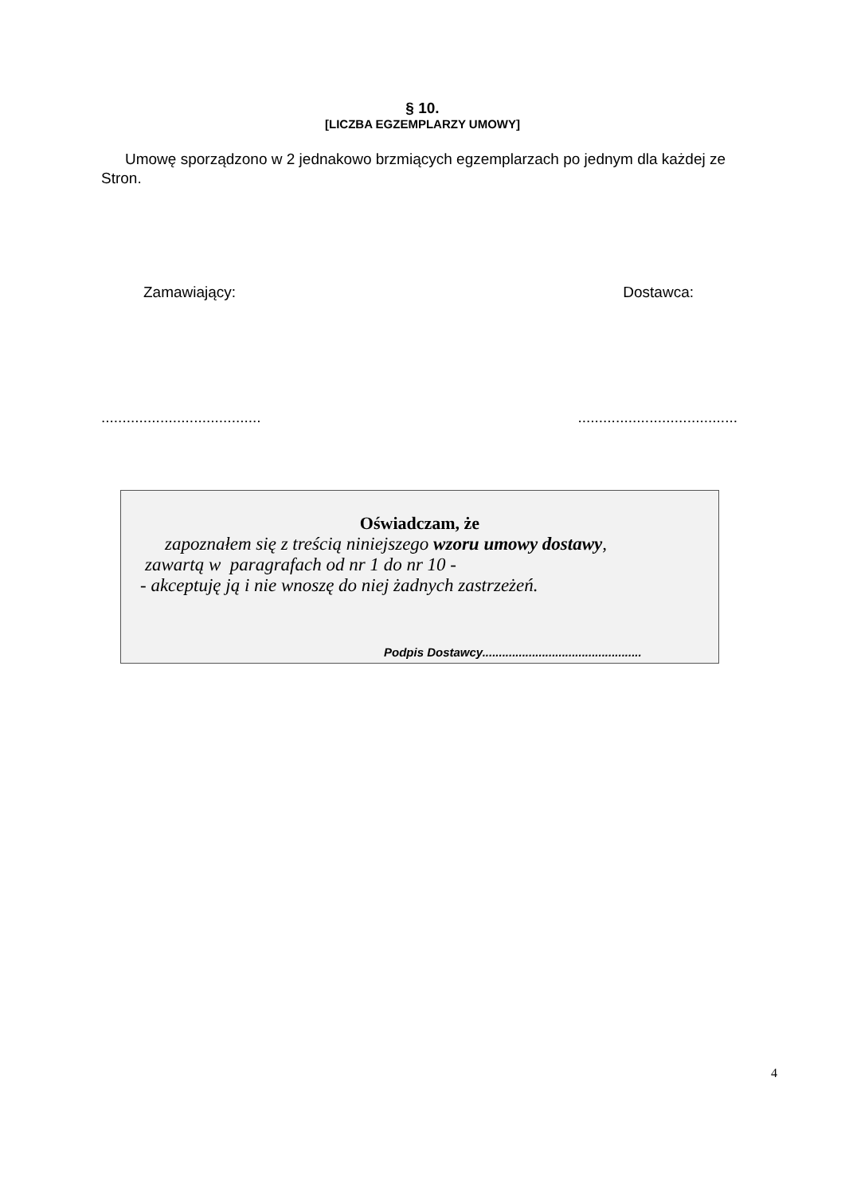§ 10.
[LICZBA EGZEMPLARZY UMOWY]
Umowę sporządzono w 2 jednakowo brzmiących egzemplarzach po jednym dla każdej ze Stron.
Zamawiający: Dostawca:
............................................................................
Oświadczam, że
zapoznałem się z treścią niniejszego wzoru umowy dostawy,
zawartą w paragrafach od nr 1 do nr 10 -
- akceptuję ją i nie wnoszę do niej żadnych zastrzeżeń.
Podpis Dostawcy................................................
4